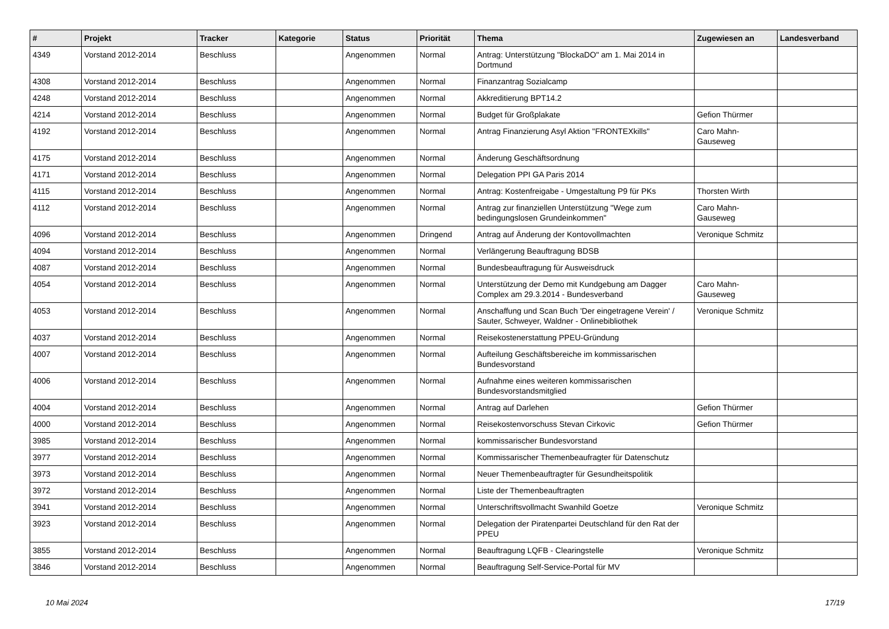| # | Projekt | Tracker | Kategorie | Status | Priorität | Thema | Zugewiesen an | Landesverband |
| --- | --- | --- | --- | --- | --- | --- | --- | --- |
| 4349 | Vorstand 2012-2014 | Beschluss | | Angenommen | Normal | Antrag: Unterstützung "BlockaDO" am 1. Mai 2014 in Dortmund | | |
| 4308 | Vorstand 2012-2014 | Beschluss | | Angenommen | Normal | Finanzantrag Sozialcamp | | |
| 4248 | Vorstand 2012-2014 | Beschluss | | Angenommen | Normal | Akkreditierung BPT14.2 | | |
| 4214 | Vorstand 2012-2014 | Beschluss | | Angenommen | Normal | Budget für Großplakate | Gefion Thürmer | |
| 4192 | Vorstand 2012-2014 | Beschluss | | Angenommen | Normal | Antrag Finanzierung Asyl Aktion "FRONTEXkills" | Caro Mahn-Gauseweg | |
| 4175 | Vorstand 2012-2014 | Beschluss | | Angenommen | Normal | Änderung Geschäftsordnung | | |
| 4171 | Vorstand 2012-2014 | Beschluss | | Angenommen | Normal | Delegation PPI GA Paris 2014 | | |
| 4115 | Vorstand 2012-2014 | Beschluss | | Angenommen | Normal | Antrag: Kostenfreigabe - Umgestaltung P9 für PKs | Thorsten Wirth | |
| 4112 | Vorstand 2012-2014 | Beschluss | | Angenommen | Normal | Antrag zur finanziellen Unterstützung "Wege zum bedingungslosen Grundeinkommen" | Caro Mahn-Gauseweg | |
| 4096 | Vorstand 2012-2014 | Beschluss | | Angenommen | Dringend | Antrag auf Änderung der Kontovollmachten | Veronique Schmitz | |
| 4094 | Vorstand 2012-2014 | Beschluss | | Angenommen | Normal | Verlängerung Beauftragung BDSB | | |
| 4087 | Vorstand 2012-2014 | Beschluss | | Angenommen | Normal | Bundesbeauftragung für Ausweisdruck | | |
| 4054 | Vorstand 2012-2014 | Beschluss | | Angenommen | Normal | Unterstützung der Demo mit Kundgebung am Dagger Complex am 29.3.2014 - Bundesverband | Caro Mahn-Gauseweg | |
| 4053 | Vorstand 2012-2014 | Beschluss | | Angenommen | Normal | Anschaffung und Scan Buch 'Der eingetragene Verein' / Sauter, Schweyer, Waldner - Onlinebibliothek | Veronique Schmitz | |
| 4037 | Vorstand 2012-2014 | Beschluss | | Angenommen | Normal | Reisekostenerstattung PPEU-Gründung | | |
| 4007 | Vorstand 2012-2014 | Beschluss | | Angenommen | Normal | Aufteilung Geschäftsbereiche im kommissarischen Bundesvorstand | | |
| 4006 | Vorstand 2012-2014 | Beschluss | | Angenommen | Normal | Aufnahme eines weiteren kommissarischen Bundesvorstandsmitglied | | |
| 4004 | Vorstand 2012-2014 | Beschluss | | Angenommen | Normal | Antrag auf Darlehen | Gefion Thürmer | |
| 4000 | Vorstand 2012-2014 | Beschluss | | Angenommen | Normal | Reisekostenvorschuss Stevan Cirkovic | Gefion Thürmer | |
| 3985 | Vorstand 2012-2014 | Beschluss | | Angenommen | Normal | kommissarischer Bundesvorstand | | |
| 3977 | Vorstand 2012-2014 | Beschluss | | Angenommen | Normal | Kommissarischer Themenbeaufragter für Datenschutz | | |
| 3973 | Vorstand 2012-2014 | Beschluss | | Angenommen | Normal | Neuer Themenbeauftragter für Gesundheitspolitik | | |
| 3972 | Vorstand 2012-2014 | Beschluss | | Angenommen | Normal | Liste der Themenbeauftragten | | |
| 3941 | Vorstand 2012-2014 | Beschluss | | Angenommen | Normal | Unterschriftsvollmacht Swanhild Goetze | Veronique Schmitz | |
| 3923 | Vorstand 2012-2014 | Beschluss | | Angenommen | Normal | Delegation der Piratenpartei Deutschland für den Rat der PPEU | | |
| 3855 | Vorstand 2012-2014 | Beschluss | | Angenommen | Normal | Beauftragung LQFB - Clearingstelle | Veronique Schmitz | |
| 3846 | Vorstand 2012-2014 | Beschluss | | Angenommen | Normal | Beauftragung Self-Service-Portal für MV | | |
10 Mai 2024 17/19